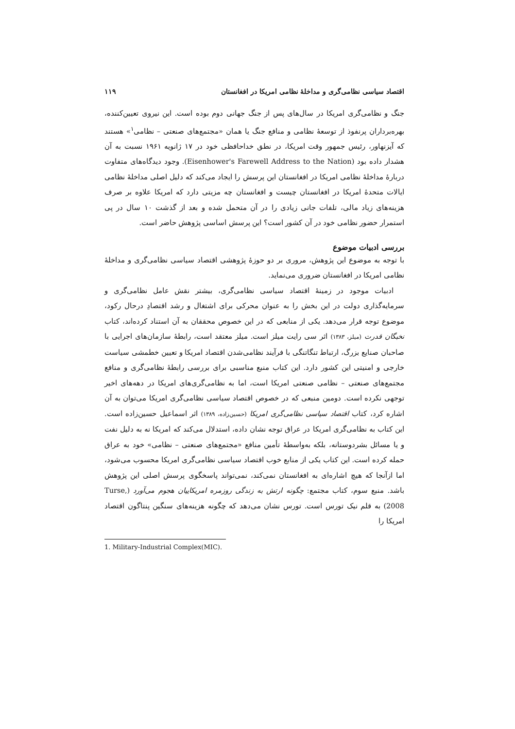اقتصاد سیاسی نظامی‌گری و مداخلهٔ نظامی امریکا در افغانستان ۱۱۹
جنگ و نظامی‌گری امریکا در سال‌های پس از جنگ جهانی دوم بوده است. این نیروی تعیین‌کننده، بهره‌برداران پرنفوذ از توسعهٔ نظامی و منافع جنگ یا همان «مجتمع‌های صنعتی – نظامی<sup>۱</sup>» هستند که آیزنهاور، رئیس جمهور وقت امریکا، در نطق خداحافظی خود در ۱۷ ژانویه ۱۹۶۱ نسبت به آن هشدار داده بود (Eisenhower's Farewell Address to the Nation). وجود دیدگاه‌های متفاوت دربارهٔ مداخلهٔ نظامی امریکا در افغانستان این پرسش را ایجاد می‌کند که دلیل اصلی مداخلهٔ نظامی ایالات متحدهٔ امریکا در افغانستان چیست و افغانستان چه مزیتی دارد که امریکا علاوه بر صرف هزینه‌های زیاد مالی، تلفات جانی زیادی را در آن متحمل شده و بعد از گذشت ۱۰ سال در پی استمرار حضور نظامی خود در آن کشور است؟ این پرسش اساسی پژوهش حاضر است.
بررسی ادبیات موضوع
با توجه به موضوع این پژوهش، مروری بر دو حوزهٔ پژوهشی اقتصاد سیاسی نظامی‌گری و مداخلهٔ نظامی امریکا در افغانستان ضروری می‌نماید.
ادبیات موجود در زمینهٔ اقتصاد سیاسی نظامی‌گری، بیشتر نقش عامل نظامی‌گری و سرمایه‌گذاری دولت در این بخش را به عنوان محرکی برای اشتغال و رشد اقتصادِ درحال رکود، موضوع توجه قرار می‌دهد. یکی از منابعی که در این خصوص محققان به آن استناد کرده‌اند، کتاب نخبگان قدرت (میلز، ۱۳۸۳) اثر سی رایت میلز است. میلز معتقد است، رابطهٔ سازمان‌های اجرایی با صاحبان صنایع بزرگ، ارتباط تنگاتنگی با فرآیند نظامی‌شدن اقتصاد امریکا و تعیین خطمشی سیاست خارجی و امنیتی این کشور دارد. این کتاب منبع مناسبی برای بررسی رابطهٔ نظامی‌گری و منافع مجتمع‌های صنعتی – نظامی صنعتی امریکا است، اما به نظامی‌گری‌های امریکا در دهه‌های اخیر توجهی نکرده است. دومین منبعی که در خصوص اقتصاد سیاسی نظامی‌گری امریکا می‌توان به آن اشاره کرد، کتاب اقتصاد سیاسی نظامی‌گری امریکا (حسین‌زاده، ۱۳۸۹) اثر اسماعیل حسین‌زاده است. این کتاب به نظامی‌گری امریکا در عراق توجه نشان داده، استدلال می‌کند که امریکا نه به دلیل نفت و یا مسائل بشردوستانه، بلکه به‌واسطهٔ تأمین منافع «مجتمع‌های صنعتی – نظامی» خود به عراق حمله کرده است. این کتاب یکی از منابع خوب اقتصاد سیاسی نظامی‌گری امریکا محسوب می‌شود، اما ازآنجا که هیچ اشاره‌ای به افغانستان نمی‌کند، نمی‌تواند پاسخگوی پرسش اصلی این پژوهش باشد. منبع سوم، کتاب مجتمع: چگونه ارتش به زندگی روزمره امریکاییان هجوم می‌آورد (Turse, 2008) به قلم نیک تورس است. تورس نشان می‌دهد که چگونه هزینه‌های سنگین پنتاگون اقتصاد امریکا را
1. Military-Industrial Complex(MIC).